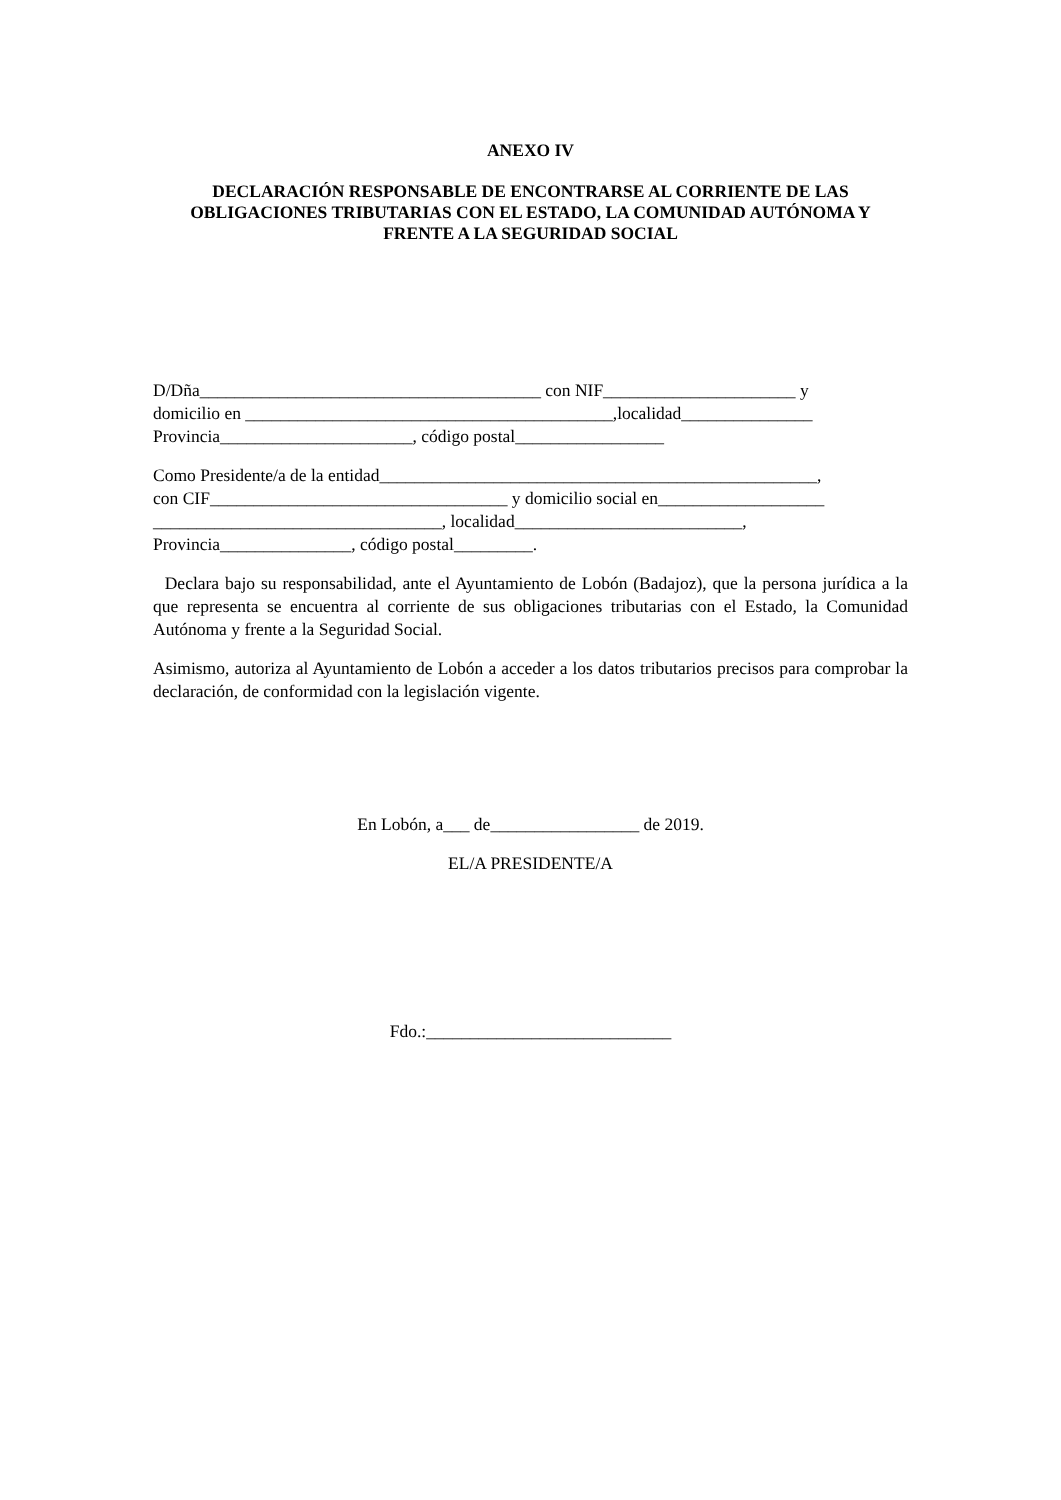ANEXO IV
DECLARACIÓN RESPONSABLE DE ENCONTRARSE AL CORRIENTE DE LAS OBLIGACIONES TRIBUTARIAS CON EL ESTADO, LA COMUNIDAD AUTÓNOMA Y FRENTE A LA SEGURIDAD SOCIAL
D/Dña_______________________________________ con NIF______________________ y
domicilio en __________________________________________,localidad_______________
Provincia______________________, código postal_________________
Como Presidente/a de la entidad__________________________________________________,
con CIF__________________________________ y domicilio social en___________________
_________________________________, localidad__________________________,
Provincia_______________, código postal_________.
Declara bajo su responsabilidad, ante el Ayuntamiento de Lobón (Badajoz), que la persona jurídica a la que representa se encuentra al corriente de sus obligaciones tributarias con el Estado, la Comunidad Autónoma y frente a la Seguridad Social.
Asimismo, autoriza al Ayuntamiento de Lobón a acceder a los datos tributarios precisos para comprobar la declaración, de conformidad con la legislación vigente.
En Lobón, a___ de_________________ de 2019.
EL/A PRESIDENTE/A
Fdo.:____________________________